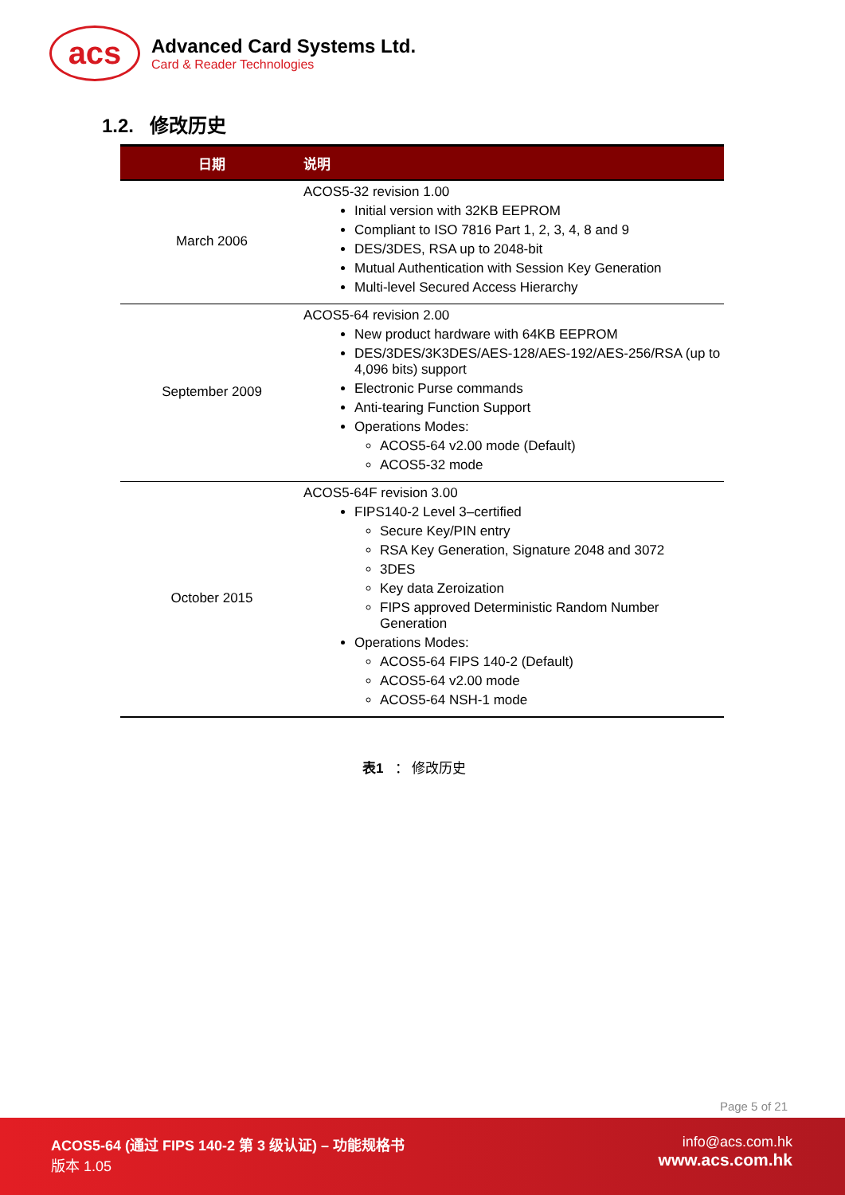acs
Advanced Card Systems Ltd.
Card & Reader Technologies
1.2. 修改历史
| 日期 | 说明 |
| --- | --- |
| March 2006 | ACOS5-32 revision 1.00 Initial version with 32KB EEPROM Compliant to ISO 7816 Part 1, 2, 3, 4, 8 and 9 DES/3DES, RSA up to 2048-bit Mutual Authentication with Session Key Generation Multi-level Secured Access Hierarchy |
| September 2009 | ACOS5-64 revision 2.00 New product hardware with 64KB EEPROM DES/3DES/3K3DES/AES-128/AES-192/AES-256/RSA (up to 4,096 bits) support Electronic Purse commands Anti-tearing Function Support Operations Modes: ACOS5-64 v2.00 mode (Default) ACOS5-32 mode |
| October 2015 | ACOS5-64F revision 3.00 FIPS140-2 Level 3–certified Secure Key/PIN entry RSA Key Generation, Signature 2048 and 3072 3DES Key data Zeroization FIPS approved Deterministic Random Number Generation Operations Modes: ACOS5-64 FIPS 140-2 (Default) ACOS5-64 v2.00 mode ACOS5-64 NSH-1 mode |
表1 ： 修改历史
Page 5 of 21
ACOS5-64 (通过 FIPS 140-2 第 3 级认证) – 功能规格书
版本 1.05
info@acs.com.hk
www.acs.com.hk